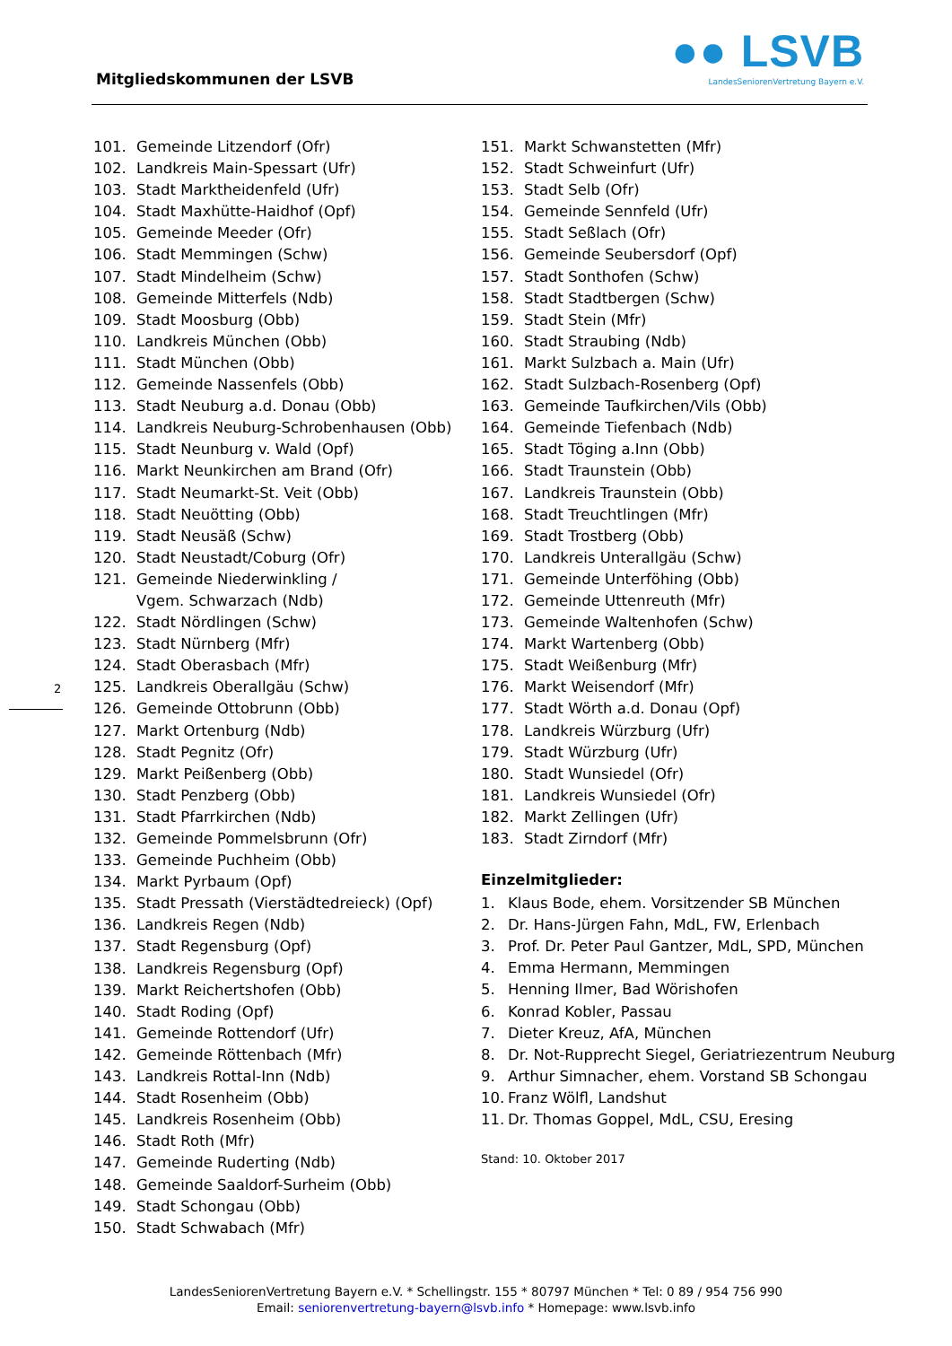Mitgliedskommunen der LSVB
●● LSVB
LandesSeniorenVertretung Bayern e.V.
2
101. Gemeinde Litzendorf (Ofr)
102. Landkreis Main-Spessart (Ufr)
103. Stadt Marktheidenfeld (Ufr)
104. Stadt Maxhütte-Haidhof (Opf)
105. Gemeinde Meeder (Ofr)
106. Stadt Memmingen (Schw)
107. Stadt Mindelheim (Schw)
108. Gemeinde Mitterfels (Ndb)
109. Stadt Moosburg (Obb)
110. Landkreis München (Obb)
111. Stadt München (Obb)
112. Gemeinde Nassenfels (Obb)
113. Stadt Neuburg a.d. Donau (Obb)
114. Landkreis Neuburg-Schrobenhausen (Obb)
115. Stadt Neunburg v. Wald (Opf)
116. Markt Neunkirchen am Brand (Ofr)
117. Stadt Neumarkt-St. Veit (Obb)
118. Stadt Neuötting (Obb)
119. Stadt Neusäß (Schw)
120. Stadt Neustadt/Coburg (Ofr)
121. Gemeinde Niederwinkling /
Vgem. Schwarzach (Ndb)
122. Stadt Nördlingen (Schw)
123. Stadt Nürnberg (Mfr)
124. Stadt Oberasbach (Mfr)
125. Landkreis Oberallgäu (Schw)
126. Gemeinde Ottobrunn (Obb)
127. Markt Ortenburg (Ndb)
128. Stadt Pegnitz (Ofr)
129. Markt Peißenberg (Obb)
130. Stadt Penzberg (Obb)
131. Stadt Pfarrkirchen (Ndb)
132. Gemeinde Pommelsbrunn (Ofr)
133. Gemeinde Puchheim (Obb)
134. Markt Pyrbaum (Opf)
135. Stadt Pressath (Vierstädtedreieck) (Opf)
136. Landkreis Regen (Ndb)
137. Stadt Regensburg (Opf)
138. Landkreis Regensburg (Opf)
139. Markt Reichertshofen (Obb)
140. Stadt Roding (Opf)
141. Gemeinde Rottendorf (Ufr)
142. Gemeinde Röttenbach (Mfr)
143. Landkreis Rottal-Inn (Ndb)
144. Stadt Rosenheim (Obb)
145. Landkreis Rosenheim (Obb)
146. Stadt Roth (Mfr)
147. Gemeinde Ruderting (Ndb)
148. Gemeinde Saaldorf-Surheim (Obb)
149. Stadt Schongau (Obb)
150. Stadt Schwabach (Mfr)
151. Markt Schwanstetten (Mfr)
152. Stadt Schweinfurt (Ufr)
153. Stadt Selb (Ofr)
154. Gemeinde Sennfeld (Ufr)
155. Stadt Seßlach (Ofr)
156. Gemeinde Seubersdorf (Opf)
157. Stadt Sonthofen (Schw)
158. Stadt Stadtbergen (Schw)
159. Stadt Stein (Mfr)
160. Stadt Straubing (Ndb)
161. Markt Sulzbach a. Main (Ufr)
162. Stadt Sulzbach-Rosenberg (Opf)
163. Gemeinde Taufkirchen/Vils (Obb)
164. Gemeinde Tiefenbach (Ndb)
165. Stadt Töging a.Inn (Obb)
166. Stadt Traunstein (Obb)
167. Landkreis Traunstein (Obb)
168. Stadt Treuchtlingen (Mfr)
169. Stadt Trostberg (Obb)
170. Landkreis Unterallgäu (Schw)
171. Gemeinde Unterföhing (Obb)
172. Gemeinde Uttenreuth (Mfr)
173. Gemeinde Waltenhofen (Schw)
174. Markt Wartenberg (Obb)
175. Stadt Weißenburg (Mfr)
176. Markt Weisendorf (Mfr)
177. Stadt Wörth a.d. Donau (Opf)
178. Landkreis Würzburg (Ufr)
179. Stadt Würzburg (Ufr)
180. Stadt Wunsiedel (Ofr)
181. Landkreis Wunsiedel (Ofr)
182. Markt Zellingen (Ufr)
183. Stadt Zirndorf (Mfr)
Einzelmitglieder:
1. Klaus Bode, ehem. Vorsitzender SB München
2. Dr. Hans-Jürgen Fahn, MdL, FW, Erlenbach
3. Prof. Dr. Peter Paul Gantzer, MdL, SPD, München
4. Emma Hermann, Memmingen
5. Henning Ilmer, Bad Wörishofen
6. Konrad Kobler, Passau
7. Dieter Kreuz, AfA, München
8. Dr. Not-Rupprecht Siegel, Geriatriezentrum Neuburg
9. Arthur Simnacher, ehem. Vorstand SB Schongau
10. Franz Wölfl, Landshut
11. Dr. Thomas Goppel, MdL, CSU, Eresing
Stand: 10. Oktober 2017
LandesSeniorenVertretung Bayern e.V. * Schellingstr. 155 * 80797 München * Tel: 0 89 / 954 756 990
Email: seniorenvertretung-bayern@lsvb.info * Homepage: www.lsvb.info